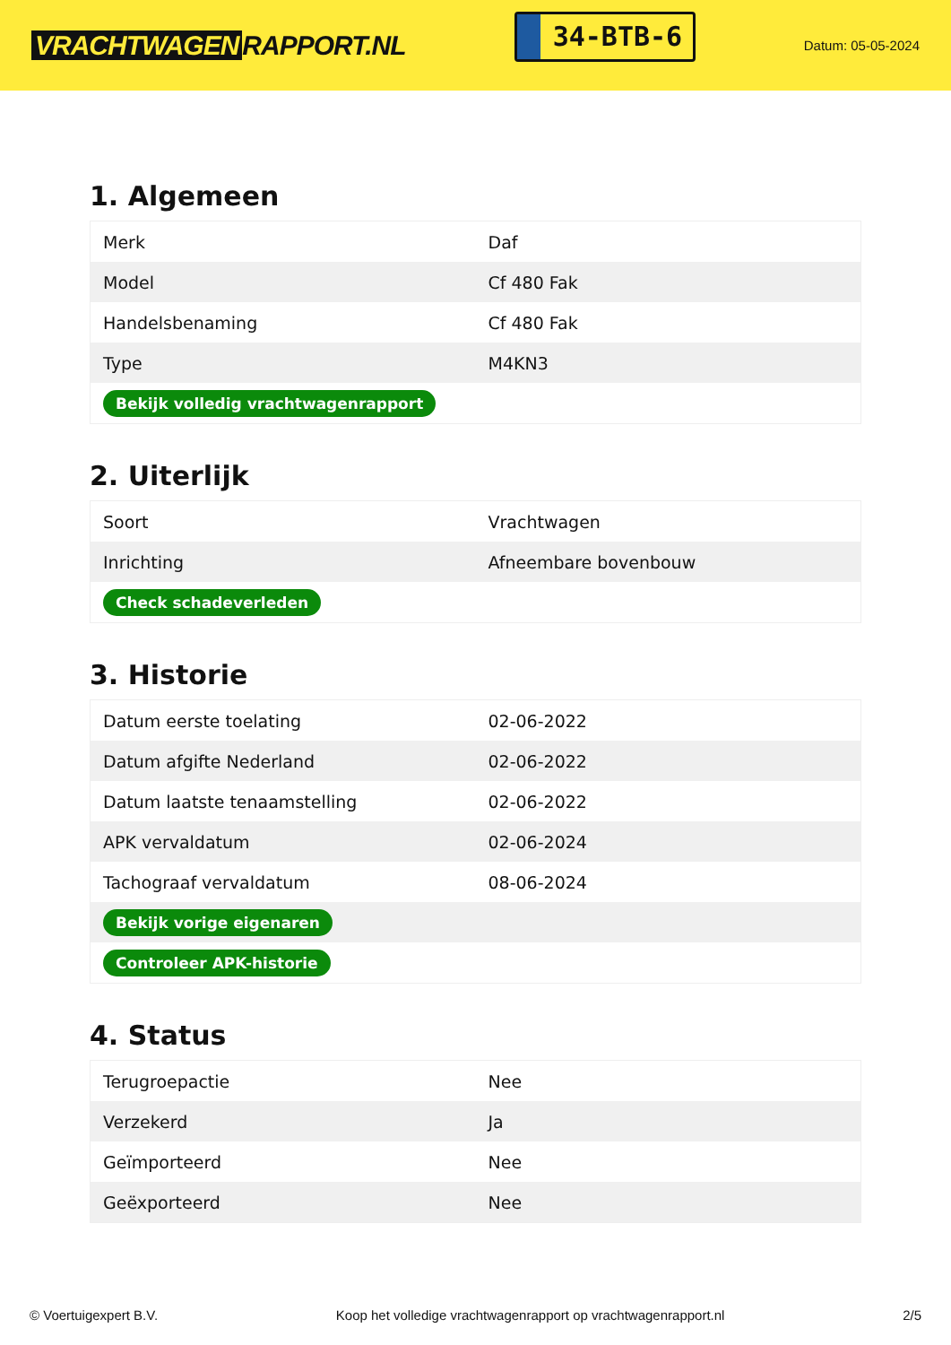VRACHTWAGEN RAPPORT.NL
34-BTB-6
Datum: 05-05-2024
1. Algemeen
| Merk | Daf |
| Model | Cf 480 Fak |
| Handelsbenaming | Cf 480 Fak |
| Type | M4KN3 |
| Bekijk volledig vrachtwagenrapport | |
2. Uiterlijk
| Soort | Vrachtwagen |
| Inrichting | Afneembare bovenbouw |
| Check schadeverleden | |
3. Historie
| Datum eerste toelating | 02-06-2022 |
| Datum afgifte Nederland | 02-06-2022 |
| Datum laatste tenaamstelling | 02-06-2022 |
| APK vervaldatum | 02-06-2024 |
| Tachograaf vervaldatum | 08-06-2024 |
| Bekijk vorige eigenaren | |
| Controleer APK-historie | |
4. Status
| Terugroepactie | Nee |
| Verzekerd | Ja |
| Geïmporteerd | Nee |
| Geëxporteerd | Nee |
© Voertuigexpert B.V. Koop het volledige vrachtwagenrapport op vrachtwagenrapport.nl 2/5